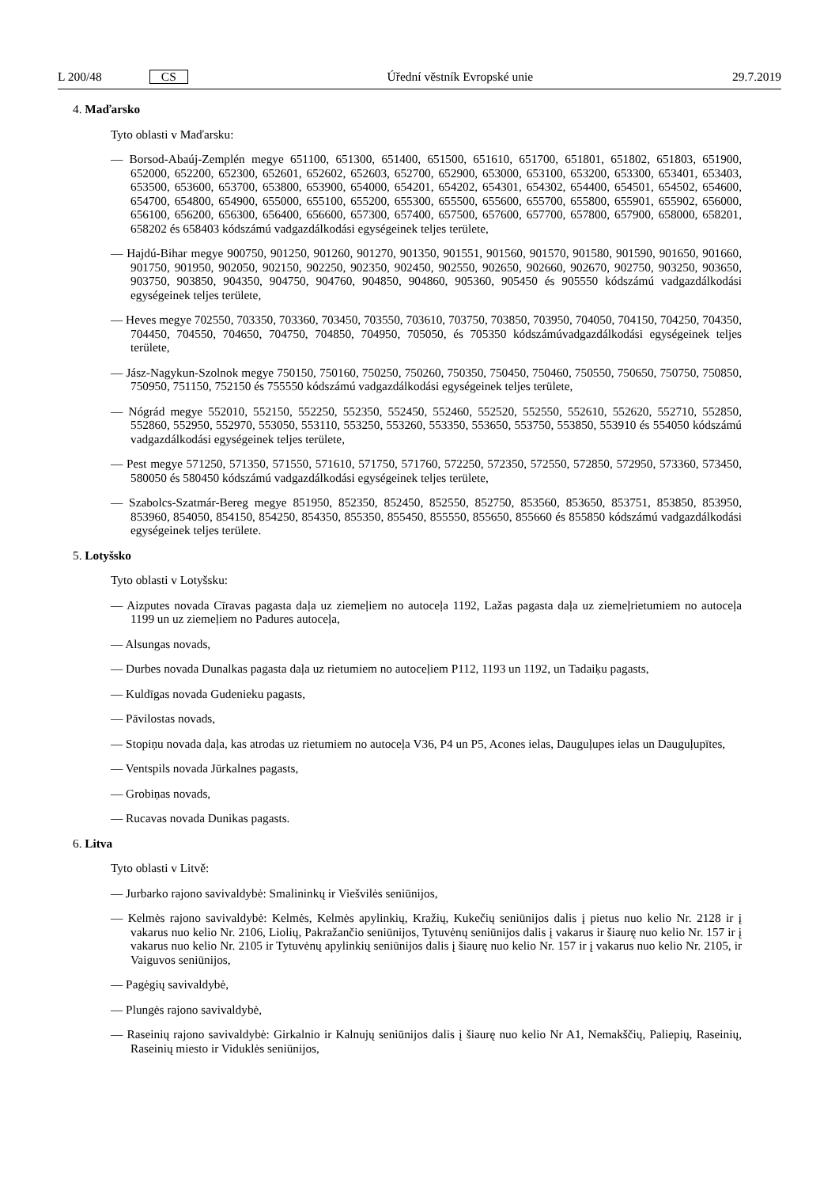L 200/48 CS
Úřední věstník Evropské unie 29.7.2019
4. Maďarsko
Tyto oblasti v Maďarsku:
— Borsod-Abaúj-Zemplén megye 651100, 651300, 651400, 651500, 651610, 651700, 651801, 651802, 651803, 651900, 652000, 652200, 652300, 652601, 652602, 652603, 652700, 652900, 653000, 653100, 653200, 653300, 653401, 653403, 653500, 653600, 653700, 653800, 653900, 654000, 654201, 654202, 654301, 654302, 654400, 654501, 654502, 654600, 654700, 654800, 654900, 655000, 655100, 655200, 655300, 655500, 655600, 655700, 655800, 655901, 655902, 656000, 656100, 656200, 656300, 656400, 656600, 657300, 657400, 657500, 657600, 657700, 657800, 657900, 658000, 658201, 658202 és 658403 kódszámú vadgazdálkodási egységeinek teljes területe,
— Hajdú-Bihar megye 900750, 901250, 901260, 901270, 901350, 901551, 901560, 901570, 901580, 901590, 901650, 901660, 901750, 901950, 902050, 902150, 902250, 902350, 902450, 902550, 902650, 902660, 902670, 902750, 903250, 903650, 903750, 903850, 904350, 904750, 904760, 904850, 904860, 905360, 905450 és 905550 kódszámú vadgazdálkodási egységeinek teljes területe,
— Heves megye 702550, 703350, 703360, 703450, 703550, 703610, 703750, 703850, 703950, 704050, 704150, 704250, 704350, 704450, 704550, 704650, 704750, 704850, 704950, 705050, és 705350 kódszámúvadgazdálkodási egységeinek teljes területe,
— Jász-Nagykun-Szolnok megye 750150, 750160, 750250, 750260, 750350, 750450, 750460, 750550, 750650, 750750, 750850, 750950, 751150, 752150 és 755550 kódszámú vadgazdálkodási egységeinek teljes területe,
— Nógrád megye 552010, 552150, 552250, 552350, 552450, 552460, 552520, 552550, 552610, 552620, 552710, 552850, 552860, 552950, 552970, 553050, 553110, 553250, 553260, 553350, 553650, 553750, 553850, 553910 és 554050 kódszámú vadgazdálkodási egységeinek teljes területe,
— Pest megye 571250, 571350, 571550, 571610, 571750, 571760, 572250, 572350, 572550, 572850, 572950, 573360, 573450, 580050 és 580450 kódszámú vadgazdálkodási egységeinek teljes területe,
— Szabolcs-Szatmár-Bereg megye 851950, 852350, 852450, 852550, 852750, 853560, 853650, 853751, 853850, 853950, 853960, 854050, 854150, 854250, 854350, 855350, 855450, 855550, 855650, 855660 és 855850 kódszámú vadgazdálkodási egységeinek teljes területe.
5. Lotyšsko
Tyto oblasti v Lotyšsku:
— Aizputes novada Cīravas pagasta daļa uz ziemeļiem no autoceļa 1192, Lažas pagasta daļa uz ziemeļrietumiem no autoceļa 1199 un uz ziemeļiem no Padures autoceļa,
— Alsungas novads,
— Durbes novada Dunalkas pagasta daļa uz rietumiem no autoceļiem P112, 1193 un 1192, un Tadaiķu pagasts,
— Kuldīgas novada Gudenieku pagasts,
— Pāvilostas novads,
— Stopiņu novada daļa, kas atrodas uz rietumiem no autoceļa V36, P4 un P5, Acones ielas, Dauguļupes ielas un Dauguļupītes,
— Ventspils novada Jūrkalnes pagasts,
— Grobiņas novads,
— Rucavas novada Dunikas pagasts.
6. Litva
Tyto oblasti v Litvě:
— Jurbarko rajono savivaldybė: Smalininkų ir Viešvilės seniūnijos,
— Kelmės rajono savivaldybė: Kelmės, Kelmės apylinkių, Kražių, Kukečių seniūnijos dalis į pietus nuo kelio Nr. 2128 ir į vakarus nuo kelio Nr. 2106, Liolių, Pakražančio seniūnijos, Tytuvėnų seniūnijos dalis į vakarus ir šiaurę nuo kelio Nr. 157 ir į vakarus nuo kelio Nr. 2105 ir Tytuvėnų apylinkių seniūnijos dalis į šiaurę nuo kelio Nr. 157 ir į vakarus nuo kelio Nr. 2105, ir Vaiguvos seniūnijos,
— Pagėgių savivaldybė,
— Plungės rajono savivaldybė,
— Raseinių rajono savivaldybė: Girkalnio ir Kalnujų seniūnijos dalis į šiaurę nuo kelio Nr A1, Nemakščių, Paliepių, Raseinių, Raseinių miesto ir Viduklės seniūnijos,